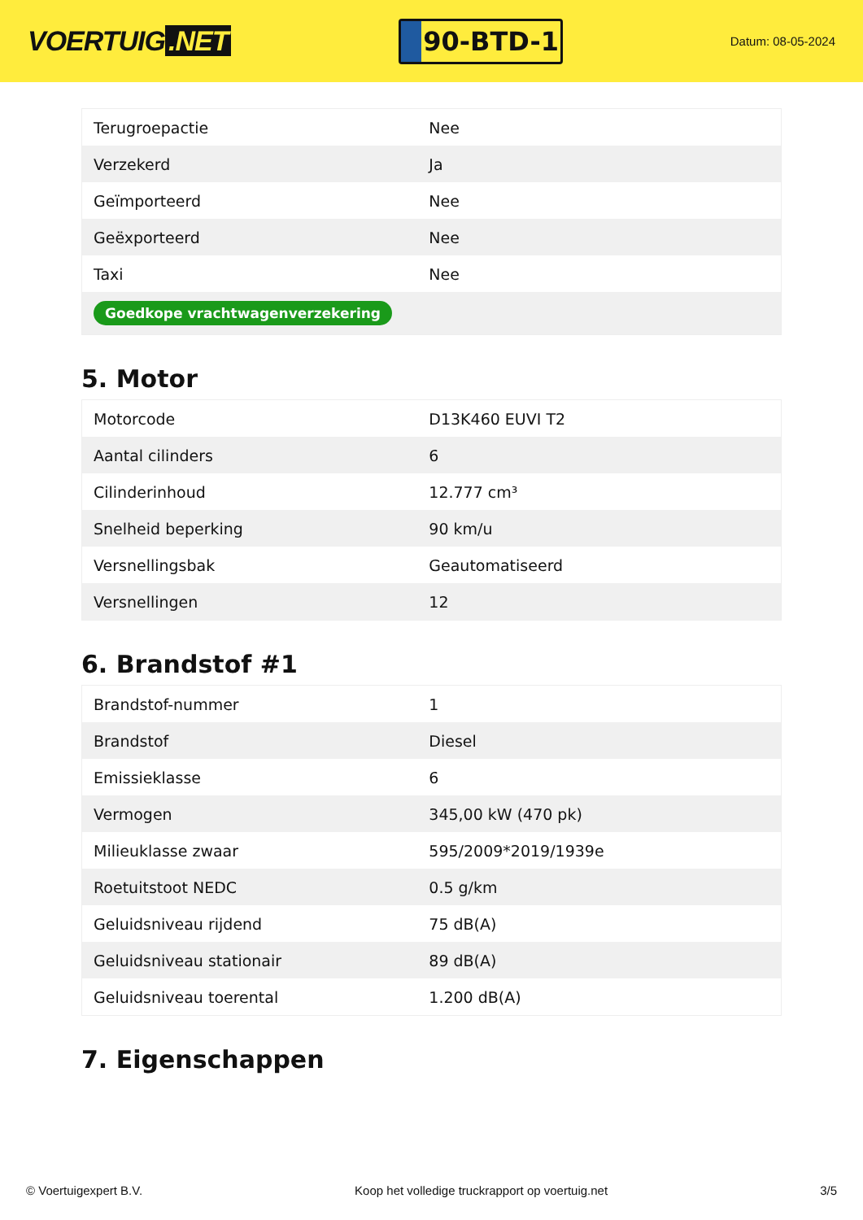VOERTUIG.NET
90-BTD-1
Datum: 08-05-2024
| Terugroepactie | Nee |
| Verzekerd | Ja |
| Geïmporteerd | Nee |
| Geëxporteerd | Nee |
| Taxi | Nee |
| Goedkope vrachtwagenverzekering | |
5. Motor
| Motorcode | D13K460 EUVI T2 |
| Aantal cilinders | 6 |
| Cilinderinhoud | 12.777 cm³ |
| Snelheid beperking | 90 km/u |
| Versnellingsbak | Geautomatiseerd |
| Versnellingen | 12 |
6. Brandstof #1
| Brandstof-nummer | 1 |
| Brandstof | Diesel |
| Emissieklasse | 6 |
| Vermogen | 345,00 kW (470 pk) |
| Milieuklasse zwaar | 595/2009*2019/1939e |
| Roetuitstoot NEDC | 0.5 g/km |
| Geluidsniveau rijdend | 75 dB(A) |
| Geluidsniveau stationair | 89 dB(A) |
| Geluidsniveau toerental | 1.200 dB(A) |
7. Eigenschappen
© Voertuigexpert B.V. Koop het volledige truckrapport op voertuig.net 3/5